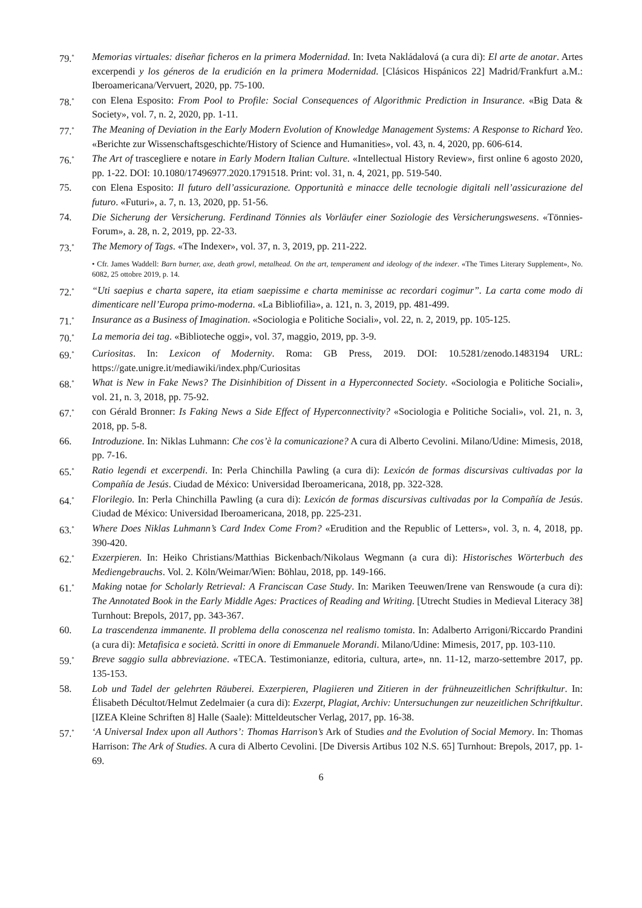79.<sup>*</sup>
Memorias virtuales: diseñar ficheros en la primera Modernidad. In: Iveta Nakládalová (a cura di): El arte de anotar. Artes excerpendi y los géneros de la erudición en la primera Modernidad. [Clásicos Hispánicos 22] Madrid/Frankfurt a.M.: Iberoamericana/Vervuert, 2020, pp. 75-100.
78.<sup>*</sup>
con Elena Esposito: From Pool to Profile: Social Consequences of Algorithmic Prediction in Insurance. «Big Data & Society», vol. 7, n. 2, 2020, pp. 1-11.
77.<sup>*</sup>
The Meaning of Deviation in the Early Modern Evolution of Knowledge Management Systems: A Response to Richard Yeo. «Berichte zur Wissenschaftsgeschichte/History of Science and Humanities», vol. 43, n. 4, 2020, pp. 606-614.
76.<sup>*</sup>
The Art of trascegliere e notare in Early Modern Italian Culture. «Intellectual History Review», first online 6 agosto 2020, pp. 1-22. DOI: 10.1080/17496977.2020.1791518. Print: vol. 31, n. 4, 2021, pp. 519-540.
75. con Elena Esposito: Il futuro dell’assicurazione. Opportunità e minacce delle tecnologie digitali nell’assicurazione del futuro. «Futuri», a. 7, n. 13, 2020, pp. 51-56.
74. Die Sicherung der Versicherung. Ferdinand Tönnies als Vorläufer einer Soziologie des Versicherungswesens. «Tönnies-Forum», a. 28, n. 2, 2019, pp. 22-33.
73.<sup>*</sup>
The Memory of Tags. «The Indexer», vol. 37, n. 3, 2019, pp. 211-222.
• Cfr. James Waddell: Barn burner, axe, death growl, metalhead. On the art, temperament and ideology of the indexer. «The Times Literary Supplement», No. 6082, 25 ottobre 2019, p. 14.
72.<sup>*</sup>
“Uti saepius e charta sapere, ita etiam saepissime e charta meminisse ac recordari cogimur”. La carta come modo di dimenticare nell’Europa primo-moderna. «La Bibliofilìa», a. 121, n. 3, 2019, pp. 481-499.
71.<sup>*</sup>
Insurance as a Business of Imagination. «Sociologia e Politiche Sociali», vol. 22, n. 2, 2019, pp. 105-125.
70.<sup>*</sup>
La memoria dei tag. «Biblioteche oggi», vol. 37, maggio, 2019, pp. 3-9.
69.<sup>*</sup>
Curiositas. In: Lexicon of Modernity. Roma: GB Press, 2019. DOI: 10.5281/zenodo.1483194 URL: https://gate.unigre.it/mediawiki/index.php/Curiositas
68.<sup>*</sup>
What is New in Fake News? The Disinhibition of Dissent in a Hyperconnected Society. «Sociologia e Politiche Sociali», vol. 21, n. 3, 2018, pp. 75-92.
67.<sup>*</sup>
con Gérald Bronner: Is Faking News a Side Effect of Hyperconnectivity? «Sociologia e Politiche Sociali», vol. 21, n. 3, 2018, pp. 5-8.
66. Introduzione. In: Niklas Luhmann: Che cos’è la comunicazione? A cura di Alberto Cevolini. Milano/Udine: Mimesis, 2018, pp. 7-16.
65.<sup>*</sup>
Ratio legendi et excerpendi. In: Perla Chinchilla Pawling (a cura di): Lexicón de formas discursivas cultivadas por la Compañía de Jesús. Ciudad de México: Universidad Iberoamericana, 2018, pp. 322-328.
64.<sup>*</sup>
Florilegio. In: Perla Chinchilla Pawling (a cura di): Lexicón de formas discursivas cultivadas por la Compañía de Jesús. Ciudad de México: Universidad Iberoamericana, 2018, pp. 225-231.
63.<sup>*</sup>
Where Does Niklas Luhmann’s Card Index Come From? «Erudition and the Republic of Letters», vol. 3, n. 4, 2018, pp. 390-420.
62.<sup>*</sup>
Exzerpieren. In: Heiko Christians/Matthias Bickenbach/Nikolaus Wegmann (a cura di): Historisches Wörterbuch des Mediengebrauchs. Vol. 2. Köln/Weimar/Wien: Böhlau, 2018, pp. 149-166.
61.<sup>*</sup>
Making notae for Scholarly Retrieval: A Franciscan Case Study. In: Mariken Teeuwen/Irene van Renswoude (a cura di): The Annotated Book in the Early Middle Ages: Practices of Reading and Writing. [Utrecht Studies in Medieval Literacy 38] Turnhout: Brepols, 2017, pp. 343-367.
60. La trascendenza immanente. Il problema della conoscenza nel realismo tomista. In: Adalberto Arrigoni/Riccardo Prandini (a cura di): Metafisica e società. Scritti in onore di Emmanuele Morandi. Milano/Udine: Mimesis, 2017, pp. 103-110.
59.<sup>*</sup>
Breve saggio sulla abbreviazione. «TECA. Testimonianze, editoria, cultura, arte», nn. 11-12, marzo-settembre 2017, pp. 135-153.
58. Lob und Tadel der gelehrten Räuberei. Exzerpieren, Plagiieren und Zitieren in der frühneuzeitlichen Schriftkultur. In: Élisabeth Décultot/Helmut Zedelmaier (a cura di): Exzerpt, Plagiat, Archiv: Untersuchungen zur neuzeitlichen Schriftkultur. [IZEA Kleine Schriften 8] Halle (Saale): Mitteldeutscher Verlag, 2017, pp. 16-38.
57.<sup>*</sup>
‘A Universal Index upon all Authors’: Thomas Harrison’s Ark of Studies and the Evolution of Social Memory. In: Thomas Harrison: The Ark of Studies. A cura di Alberto Cevolini. [De Diversis Artibus 102 N.S. 65] Turnhout: Brepols, 2017, pp. 1-69.
6